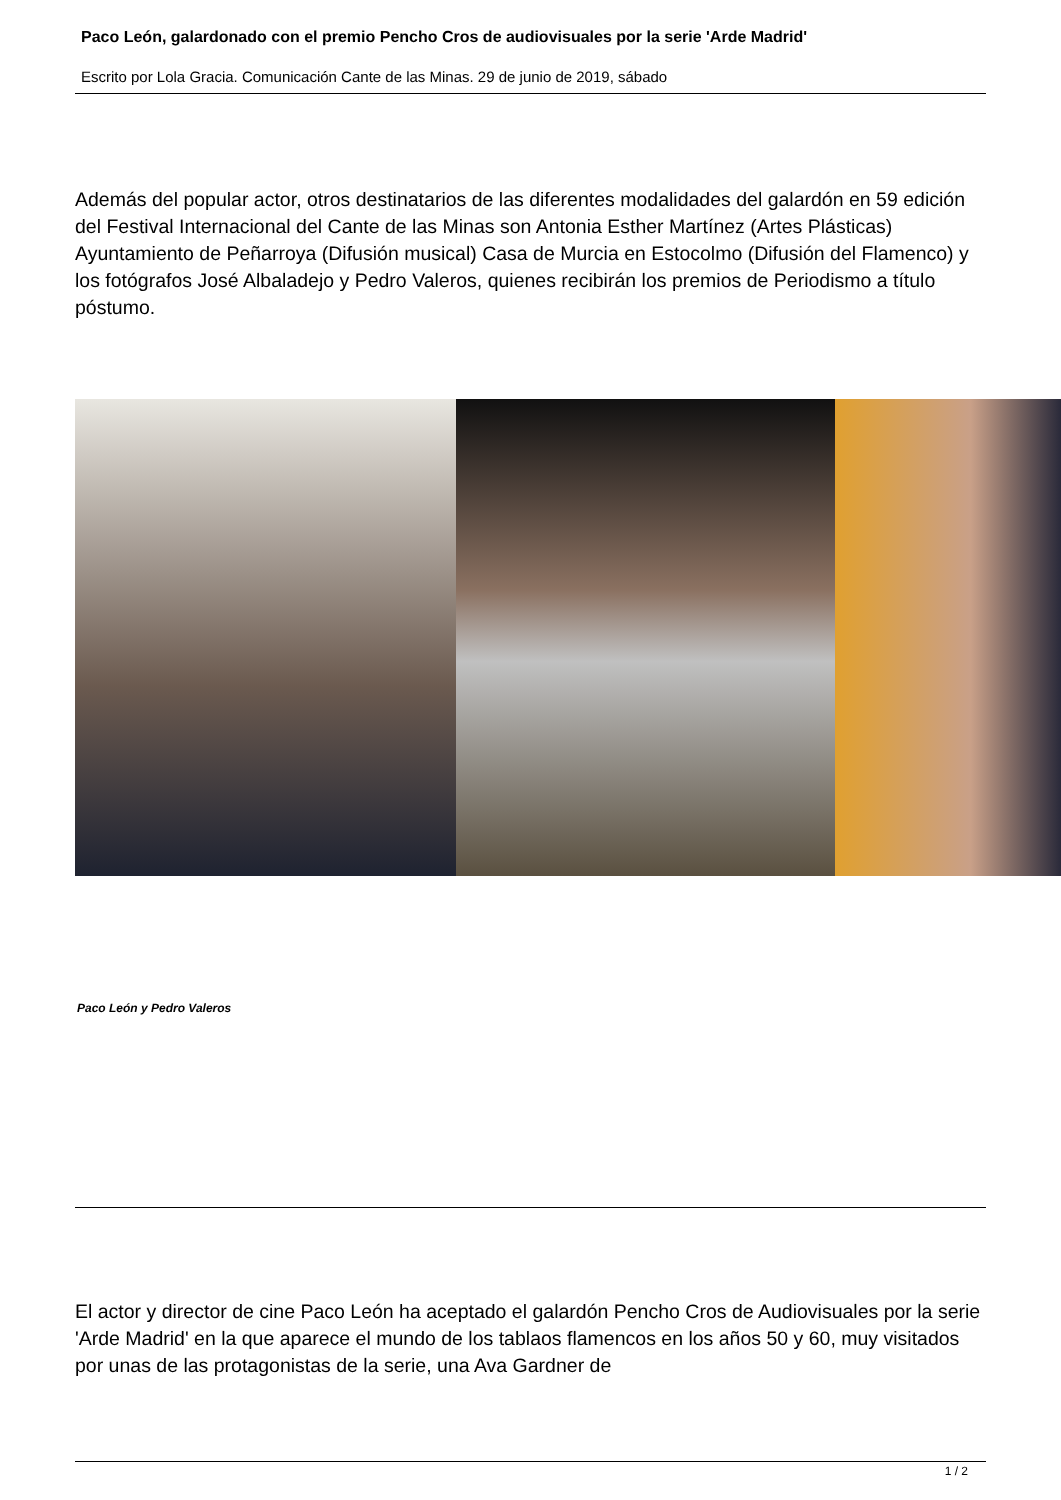Paco León, galardonado con el premio Pencho Cros de audiovisuales por la serie 'Arde Madrid'
Escrito por Lola Gracia. Comunicación Cante de las Minas. 29 de junio de 2019, sábado
Además del popular actor, otros destinatarios de las diferentes modalidades del galardón en 59 edición del Festival Internacional del Cante de las Minas son Antonia Esther Martínez (Artes Plásticas) Ayuntamiento de Peñarroya (Difusión musical) Casa de Murcia en Estocolmo (Difusión del Flamenco) y los fotógrafos José Albaladejo y Pedro Valeros, quienes recibirán los premios de Periodismo a título póstumo.
Paco León y Pedro Valeros
El actor y director de cine Paco León ha aceptado el galardón Pencho Cros de Audiovisuales por la serie 'Arde Madrid' en la que aparece el mundo de los tablaos flamencos en los años 50 y 60, muy visitados por unas de las protagonistas de la serie, una Ava Gardner de
1 / 2